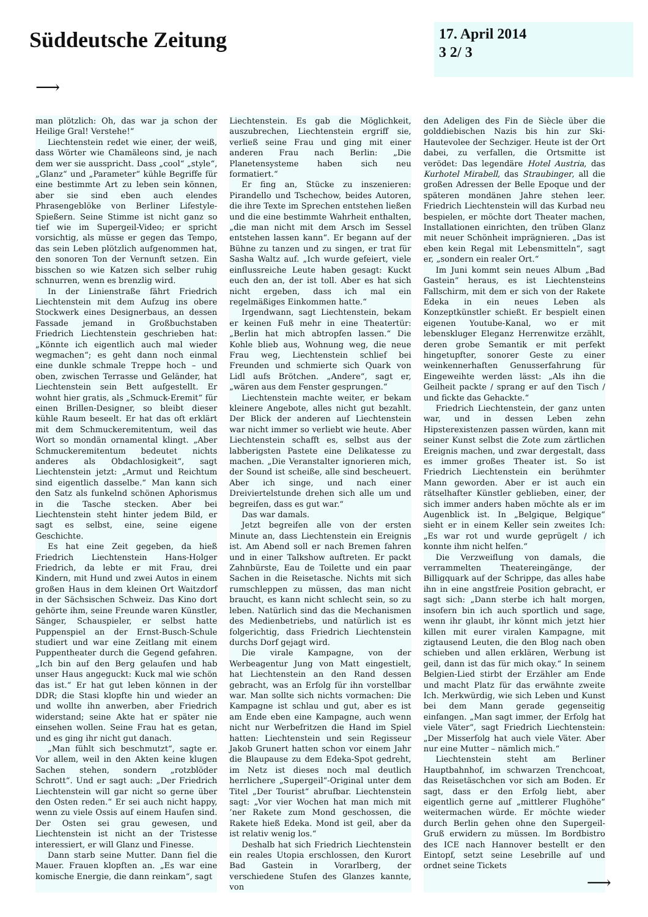Süddeutsche Zeitung
17. April 2014
3 2/ 3
⟶
man plötzlich: Oh, das war ja schon der Heilige Gral! Verstehe!“
Liechtenstein redet wie einer, der weiß, dass Wörter wie Chamäleons sind, je nach dem wer sie ausspricht. Dass „cool“ „style“, „Glanz“ und „Parameter“ kühle Begriffe für eine bestimmte Art zu leben sein können, aber sie sind eben auch elendes Phrasengeblöke von Berliner Lifestyle-Spießern. Seine Stimme ist nicht ganz so tief wie im Supergeil-Video; er spricht vorsichtig, als müsse er gegen das Tempo, das sein Leben plötzlich aufgenommen hat, den sonoren Ton der Vernunft setzen. Ein bisschen so wie Katzen sich selber ruhig schnurren, wenn es brenzlig wird.
In der Linienstraße fährt Friedrich Liechtenstein mit dem Aufzug ins obere Stockwerk eines Designerbaus, an dessen Fassade jemand in Großbuchstaben Friedrich Liechtenstein geschrieben hat: „Könnte ich eigentlich auch mal wieder wegmachen“; es geht dann noch einmal eine dunkle schmale Treppe hoch – und oben, zwischen Terrasse und Geländer, hat Liechtenstein sein Bett aufgestellt. Er wohnt hier gratis, als „Schmuck-Eremit“ für einen Brillen-Designer, so bleibt dieser kühle Raum beseelt. Er hat das oft erklärt mit dem Schmuckeremitentum, weil das Wort so mondän ornamental klingt. „Aber Schmuckeremitentum bedeutet nichts anderes als Obdachlosigkeit“, sagt Liechtenstein jetzt: „Armut und Reichtum sind eigentlich dasselbe.“ Man kann sich den Satz als funkelnd schönen Aphorismus in die Tasche stecken. Aber bei Liechtenstein steht hinter jedem Bild, er sagt es selbst, eine, seine eigene Geschichte.
Es hat eine Zeit gegeben, da hieß Friedrich Liechtenstein Hans-Holger Friedrich, da lebte er mit Frau, drei Kindern, mit Hund und zwei Autos in einem großen Haus in dem kleinen Ort Waitzdorf in der Sächsischen Schweiz. Das Kino dort gehörte ihm, seine Freunde waren Künstler, Sänger, Schauspieler, er selbst hatte Puppenspiel an der Ernst-Busch-Schule studiert und war eine Zeitlang mit einem Puppentheater durch die Gegend gefahren. „Ich bin auf den Berg gelaufen und hab unser Haus angeguckt: Kuck mal wie schön das ist.“ Er hat gut leben können in der DDR; die Stasi klopfte hin und wieder an und wollte ihn anwerben, aber Friedrich widerstand; seine Akte hat er später nie einsehen wollen. Seine Frau hat es getan, und es ging ihr nicht gut danach.
„Man fühlt sich beschmutzt“, sagte er. Vor allem, weil in den Akten keine klugen Sachen stehen, sondern „rotzblöder Schrott“. Und er sagt auch: „Der Friedrich Liechtenstein will gar nicht so gerne über den Osten reden.“ Er sei auch nicht happy, wenn zu viele Ossis auf einem Haufen sind. Der Osten sei grau gewesen, und Liechtenstein ist nicht an der Tristesse interessiert, er will Glanz und Finesse.
Dann starb seine Mutter. Dann fiel die Mauer. Frauen klopften an. „Es war eine komische Energie, die dann reinkam“, sagt
Liechtenstein. Es gab die Möglichkeit, auszubrechen, Liechtenstein ergriff sie, verließ seine Frau und ging mit einer anderen Frau nach Berlin: „Die Planetensysteme haben sich neu formatiert.“
Er fing an, Stücke zu inszenieren: Pirandello und Tschechow, beides Autoren, die ihre Texte im Sprechen entstehen ließen und die eine bestimmte Wahrheit enthalten, „die man nicht mit dem Arsch im Sessel entstehen lassen kann“. Er begann auf der Bühne zu tanzen und zu singen, er trat für Sasha Waltz auf. „Ich wurde gefeiert, viele einflussreiche Leute haben gesagt: Kuckt euch den an, der ist toll. Aber es hat sich nicht ergeben, dass ich mal ein regelmäßiges Einkommen hatte.“
Irgendwann, sagt Liechtenstein, bekam er keinen Fuß mehr in eine Theatertür: „Berlin hat mich abtropfen lassen.“ Die Kohle blieb aus, Wohnung weg, die neue Frau weg, Liechtenstein schlief bei Freunden und schmierte sich Quark von Lidl aufs Brötchen. „Andere“, sagt er, „wären aus dem Fenster gesprungen.“
Liechtenstein machte weiter, er bekam kleinere Angebote, alles nicht gut bezahlt. Der Blick der anderen auf Liechtenstein war nicht immer so verliebt wie heute. Aber Liechtenstein schafft es, selbst aus der labberigsten Pastete eine Delikatesse zu machen. „Die Veranstalter ignorieren mich, der Sound ist scheiße, alle sind bescheuert. Aber ich singe, und nach einer Dreiviertelstunde drehen sich alle um und begreifen, dass es gut war.“
Das war damals.
Jetzt begreifen alle von der ersten Minute an, dass Liechtenstein ein Ereignis ist. Am Abend soll er nach Bremen fahren und in einer Talkshow auftreten. Er packt Zahnbürste, Eau de Toilette und ein paar Sachen in die Reisetasche. Nichts mit sich rumschleppen zu müssen, das man nicht braucht, es kann nicht schlecht sein, so zu leben. Natürlich sind das die Mechanismen des Medienbetriebs, und natürlich ist es folgerichtig, dass Friedrich Liechtenstein durchs Dorf gejagt wird.
Die virale Kampagne, von der Werbeagentur Jung von Matt eingestielt, hat Liechtenstein an den Rand dessen gebracht, was an Erfolg für ihn vorstellbar war. Man sollte sich nichts vormachen: Die Kampagne ist schlau und gut, aber es ist am Ende eben eine Kampagne, auch wenn nicht nur Werbefritzen die Hand im Spiel hatten: Liechtenstein und sein Regisseur Jakob Grunert hatten schon vor einem Jahr die Blaupause zu dem Edeka-Spot gedreht, im Netz ist dieses noch mal deutlich herrlichere „Supergeil“-Original unter dem Titel „Der Tourist“ abrufbar. Liechtenstein sagt: „Vor vier Wochen hat man mich mit ’ner Rakete zum Mond geschossen, die Rakete hieß Edeka. Mond ist geil, aber da ist relativ wenig los.“
Deshalb hat sich Friedrich Liechtenstein ein reales Utopia erschlossen, den Kurort Bad Gastein in Vorarlberg, der verschiedene Stufen des Glanzes kannte, von
den Adeligen des Fin de Siècle über die golddiebischen Nazis bis hin zur Ski-Hautevolee der Sechziger. Heute ist der Ort dabei, zu verfallen, die Ortsmitte ist verödet: Das legendäre Hotel Austria, das Kurhotel Mirabell, das Straubinger, all die großen Adressen der Belle Epoque und der späteren mondänen Jahre stehen leer. Friedrich Liechtenstein will das Kurbad neu bespielen, er möchte dort Theater machen, Installationen einrichten, den trüben Glanz mit neuer Schönheit imprägnieren. „Das ist eben kein Regal mit Lebensmitteln“, sagt er, „sondern ein realer Ort.“
Im Juni kommt sein neues Album „Bad Gastein“ heraus, es ist Liechtensteins Fallschirm, mit dem er sich von der Rakete Edeka in ein neues Leben als Konzeptkünstler schießt. Er bespielt einen eigenen Youtube-Kanal, wo er mit lebenskluger Eleganz Herrenwitze erzählt, deren grobe Semantik er mit perfekt hingetupfter, sonorer Geste zu einer weinkennerhaften Genusserfahrung für Eingeweihte werden lässt: „Als ihn die Geilheit packte / sprang er auf den Tisch / und fickte das Gehackte.“
Friedrich Liechtenstein, der ganz unten war, und in dessen Leben zehn Hipsterexistenzen passen würden, kann mit seiner Kunst selbst die Zote zum zärtlichen Ereignis machen, und zwar dergestalt, dass es immer großes Theater ist. So ist Friedrich Liechtenstein ein berühmter Mann geworden. Aber er ist auch ein rätselhafter Künstler geblieben, einer, der sich immer anders haben möchte als er im Augenblick ist. In „Belgique, Belgique“ sieht er in einem Keller sein zweites Ich: „Es war rot und wurde geprügelt / ich konnte ihm nicht helfen.“
Die Verzweiflung von damals, die verrammelten Theatereingänge, der Billigquark auf der Schrippe, das alles habe ihn in eine angstfreie Position gebracht, er sagt sich: „Dann sterbe ich halt morgen, insofern bin ich auch sportlich und sage, wenn ihr glaubt, ihr könnt mich jetzt hier killen mit eurer viralen Kampagne, mit zigtausend Leuten, die den Blog nach oben schieben und allen erklären, Werbung ist geil, dann ist das für mich okay.“ In seinem Belgien-Lied stirbt der Erzähler am Ende und macht Platz für das erwähnte zweite Ich. Merkwürdig, wie sich Leben und Kunst bei dem Mann gerade gegenseitig einfangen. „Man sagt immer, der Erfolg hat viele Väter“, sagt Friedrich Liechtenstein: „Der Misserfolg hat auch viele Väter. Aber nur eine Mutter – nämlich mich.“
Liechtenstein steht am Berliner Hauptbahnhof, im schwarzen Trenchcoat, das Reisetäschchen vor sich am Boden. Er sagt, dass er den Erfolg liebt, aber eigentlich gerne auf „mittlerer Flughöhe“ weitermachen würde. Er möchte wieder durch Berlin gehen ohne den Supergeil-Gruß erwidern zu müssen. Im Bordbistro des ICE nach Hannover bestellt er den Eintopf, setzt seine Lesebrille auf und ordnet seine Tickets
⟶